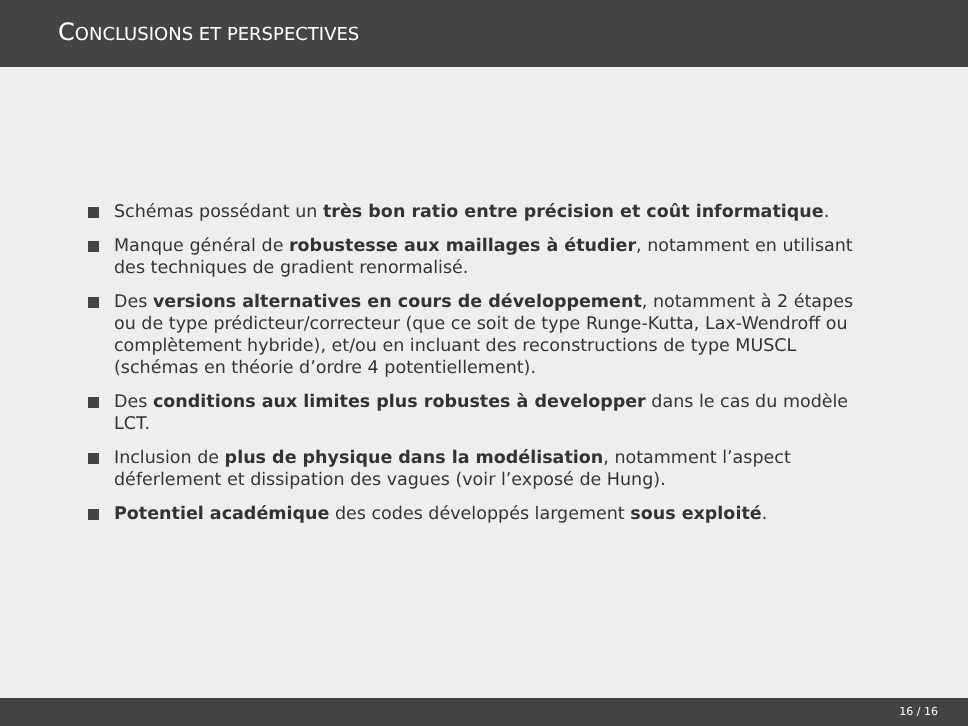CONCLUSIONS ET PERSPECTIVES
Schémas possédant un très bon ratio entre précision et coût informatique.
Manque général de robustesse aux maillages à étudier, notamment en utilisant des techniques de gradient renormalisé.
Des versions alternatives en cours de développement, notamment à 2 étapes ou de type prédicteur/correcteur (que ce soit de type Runge-Kutta, Lax-Wendroff ou complètement hybride), et/ou en incluant des reconstructions de type MUSCL (schémas en théorie d’ordre 4 potentiellement).
Des conditions aux limites plus robustes à developper dans le cas du modèle LCT.
Inclusion de plus de physique dans la modélisation, notamment l’aspect déferlement et dissipation des vagues (voir l’exposé de Hung).
Potentiel académique des codes développés largement sous exploité.
16 / 16